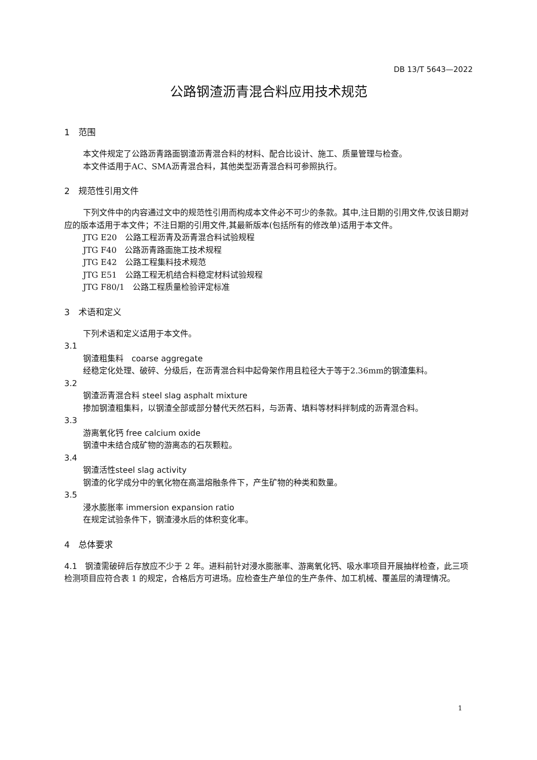DB 13/T 5643—2022
公路钢渣沥青混合料应用技术规范
1　范围
本文件规定了公路沥青路面钢渣沥青混合料的材料、配合比设计、施工、质量管理与检查。
本文件适用于AC、SMA沥青混合料，其他类型沥青混合料可参照执行。
2　规范性引用文件
下列文件中的内容通过文中的规范性引用而构成本文件必不可少的条款。其中,注日期的引用文件,仅该日期对应的版本适用于本文件；不注日期的引用文件,其最新版本(包括所有的修改单)适用于本文件。
JTG E20　公路工程沥青及沥青混合料试验规程
JTG F40　公路沥青路面施工技术规程
JTG E42　公路工程集料技术规范
JTG E51　公路工程无机结合料稳定材料试验规程
JTG F80/1　公路工程质量检验评定标准
3　术语和定义
下列术语和定义适用于本文件。
3.1
钢渣粗集料　coarse aggregate
经稳定化处理、破碎、分级后，在沥青混合料中起骨架作用且粒径大于等于2.36mm的钢渣集料。
3.2
钢渣沥青混合料 steel slag asphalt mixture
掺加钢渣粗集料，以钢渣全部或部分替代天然石料，与沥青、填料等材料拌制成的沥青混合料。
3.3
游离氧化钙 free calcium oxide
钢渣中未结合成矿物的游离态的石灰颗粒。
3.4
钢渣活性steel slag activity
钢渣的化学成分中的氧化物在高温熔融条件下，产生矿物的种类和数量。
3.5
浸水膨胀率 immersion expansion ratio
在规定试验条件下，钢渣浸水后的体积变化率。
4　总体要求
4.1　钢渣需破碎后存放应不少于 2 年。进料前针对浸水膨胀率、游离氧化钙、吸水率项目开展抽样检查，此三项检测项目应符合表 1 的规定，合格后方可进场。应检查生产单位的生产条件、加工机械、覆盖层的清理情况。
1